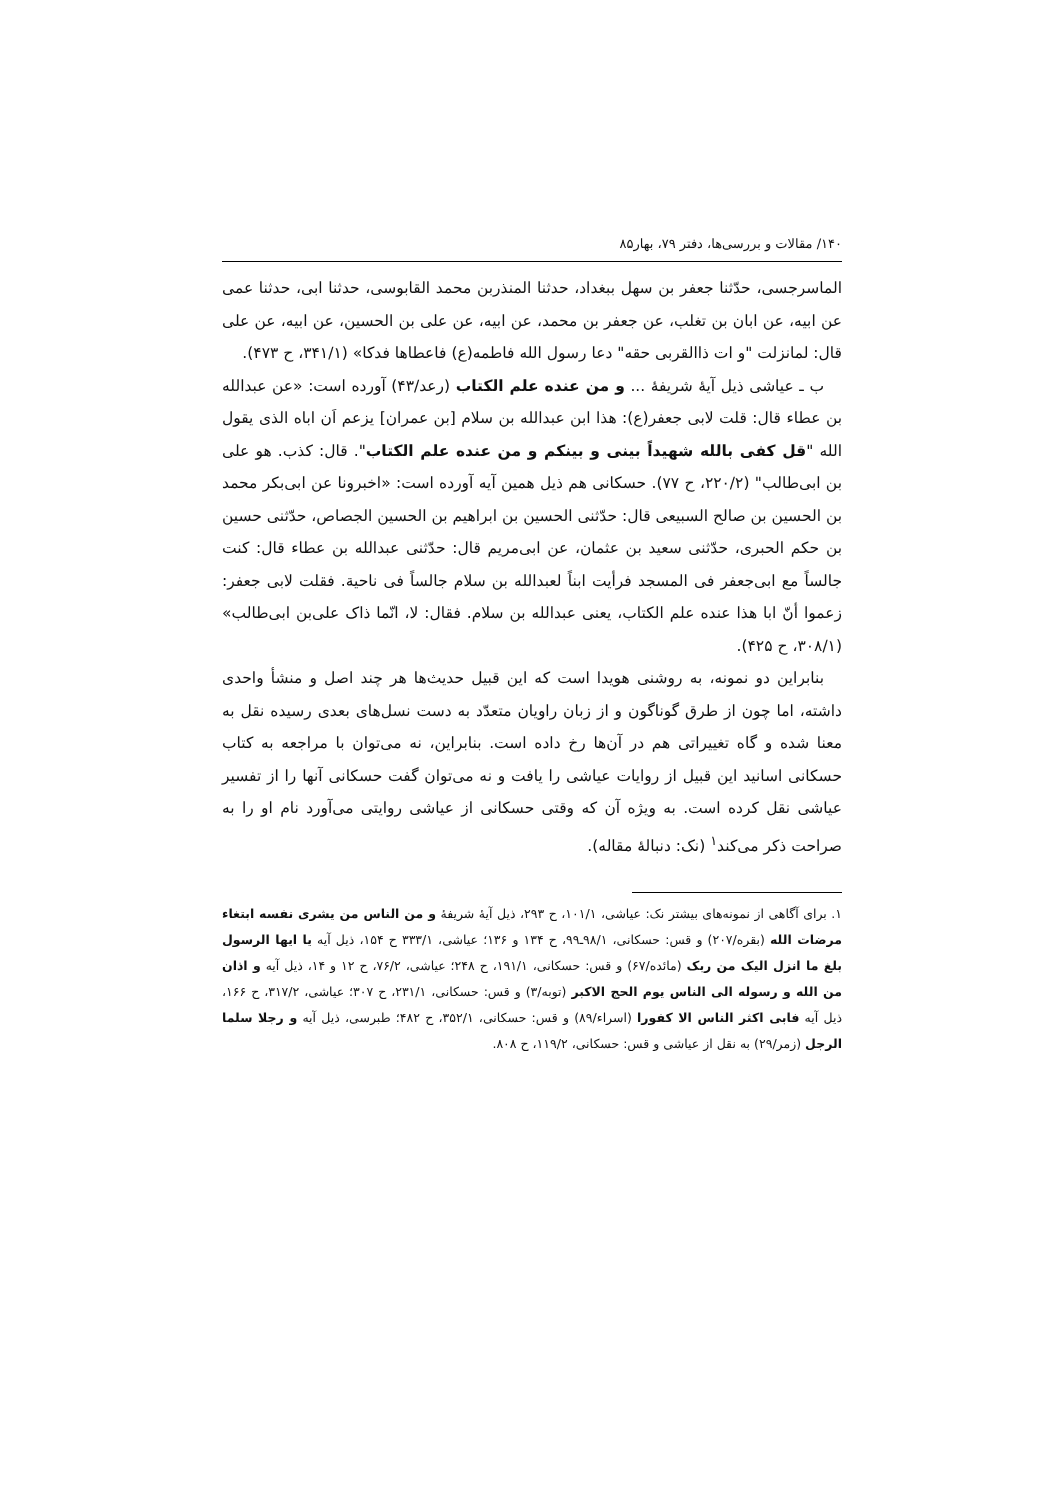۱۴۰/ مقالات و بررسی‌ها، دفتر ۷۹، بهار۸۵
الماسرجسی، حدّثنا جعفر بن سهل ببغداد، حدثنا المنذربن محمد القابوسی، حدثنا ابی، حدثنا عمی عن ابیه، عن ابان بن تغلب، عن جعفر بن محمد، عن ابیه، عن علی بن الحسین، عن ابیه، عن علی قال: لمانزلت "و ات ذاالقربی حقه" دعا رسول الله فاطمه(ع) فاعطاها فدکا» (۳۴۱/۱، ح ۴۷۳).
ب ـ عیاشی ذیل آیهٔ شریفهٔ ... و من عنده علم الکتاب (رعد/۴۳) آورده است: «عن عبدالله بن عطاء قال: قلت لابی جعفر(ع): هذا ابن عبدالله بن سلام [بن عمران] یزعم اَن اباه الذی یقول الله "قل کفی بالله شهیداً بینی و بینکم و من عنده علم الکتاب". قال: کذب. هو علی بن ابی‌طالب" (۲۲۰/۲، ح ۷۷). حسکانی هم ذیل همین آیه آورده است: «اخبرونا عن ابی‌بکر محمد بن الحسین بن صالح السبیعی قال: حدّثنی الحسین بن ابراهیم بن الحسین الجصاص، حدّثنی حسین بن حکم الحبری، حدّثنی سعید بن عثمان، عن ابی‌مریم قال: حدّثنی عبدالله بن عطاء قال: کنت جالساً مع ابی‌جعفر فی المسجد فرأیت ابناً لعبدالله بن سلام جالساً فی ناحیة. فقلت لابی جعفر: زعموا أنّ ابا هذا عنده علم الکتاب، یعنی عبدالله بن سلام. فقال: لا، انّما ذاک علی‌بن ابی‌طالب» (۳۰۸/۱، ح ۴۲۵).
بنابراین دو نمونه، به روشنی هویدا است که این قبیل حدیث‌ها هر چند اصل و منشأ واحدی داشته، اما چون از طرق گوناگون و از زبان راویان متعدّد به دست نسل‌های بعدی رسیده نقل به معنا شده و گاه تغییراتی هم در آن‌ها رخ داده است. بنابراین، نه می‌توان با مراجعه به کتاب حسکانی اسانید این قبیل از روایات عیاشی را یافت و نه می‌توان گفت حسکانی آنها را از تفسیر عیاشی نقل کرده است. به ویژه آن که وقتی حسکانی از عیاشی روایتی می‌آورد نام او را به صراحت ذکر می‌کند<sup>۱</sup> (نک: دنبالهٔ مقاله).
۱. برای آگاهی از نمونه‌های بیشتر نک: عیاشی، ۱۰۱/۱، ح ۲۹۳، ذیل آیهٔ شریفهٔ و من الناس من یشری نفسه ابتغاء مرضات الله (بقره/۲۰۷) و قس: حسکانی، ۹۸/۱ـ۹۹، ح ۱۳۴ و ۱۳۶؛ عیاشی، ۳۳۳/۱ ح ۱۵۴، ذیل آیه یا ایها الرسول بلغ ما انزل الیک من ربک (مائده/۶۷) و قس: حسکانی، ۱۹۱/۱، ح ۲۴۸؛ عیاشی، ۷۶/۲، ح ۱۲ و ۱۴، ذیل آیه و اذان من الله و رسوله الی الناس یوم الحج الاکبر (توبه/۳) و قس: حسکانی، ۲۳۱/۱، ح ۳۰۷؛ عیاشی، ۳۱۷/۲، ح ۱۶۶، ذیل آیه فابی اکثر الناس الا کفورا (اسراء/۸۹) و قس: حسکانی، ۳۵۲/۱، ح ۴۸۲؛ طبرسی، ذیل آیه و رجلا سلما الرجل (زمر/۲۹) به نقل از عیاشی و قس: حسکانی، ۱۱۹/۲، ح ۸۰۸.